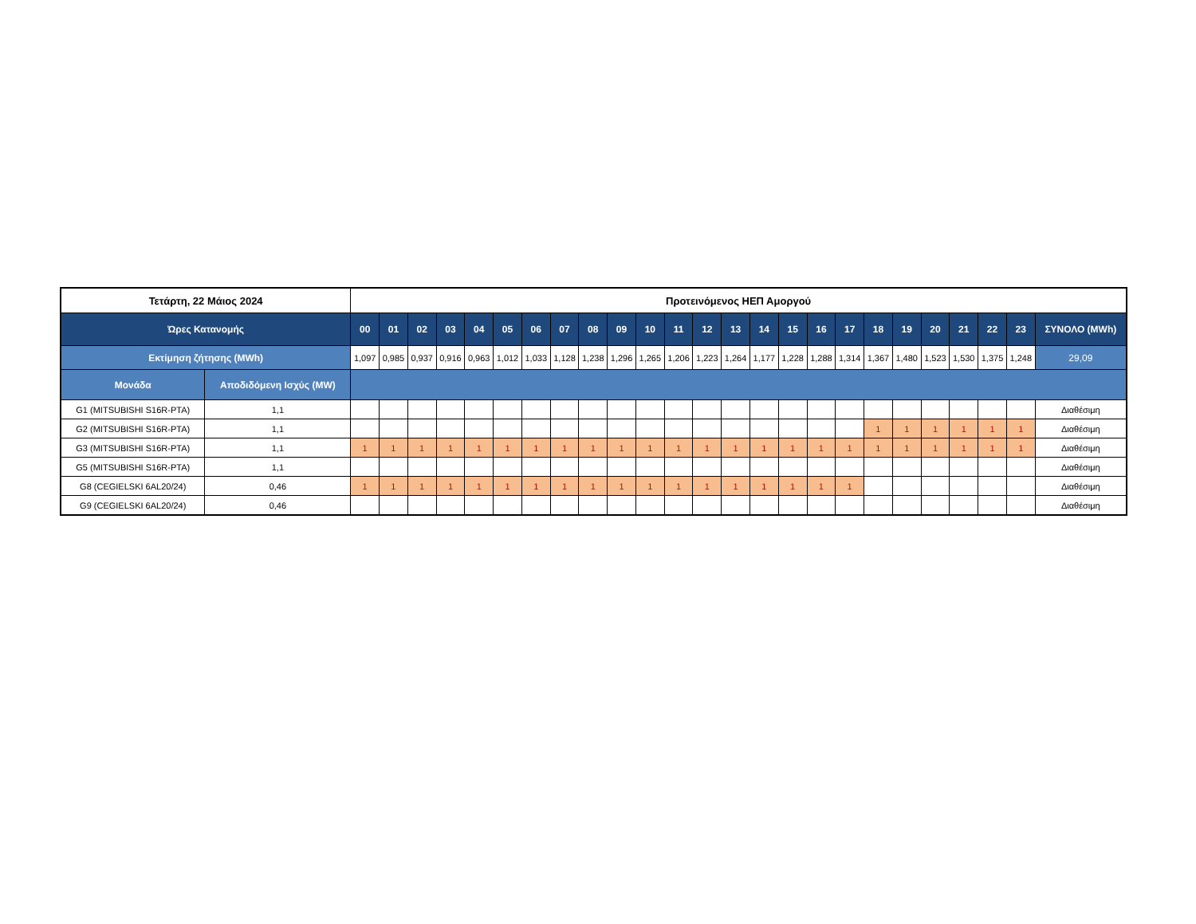| Τετάρτη, 22 Μάιος 2024 | | Προτεινόμενος ΗΕΠ Αμοργού | | | | | | | | | | | | | | | | | | | | | | | | |
| --- | --- | --- | --- | --- | --- | --- | --- | --- | --- | --- | --- | --- | --- | --- | --- | --- | --- | --- | --- | --- | --- | --- | --- | --- | --- | --- |
| Ώρες Κατανομής | | 00 | 01 | 02 | 03 | 04 | 05 | 06 | 07 | 08 | 09 | 10 | 11 | 12 | 13 | 14 | 15 | 16 | 17 | 18 | 19 | 20 | 21 | 22 | 23 | ΣΥΝΟΛΟ (MWh) |
| Εκτίμηση ζήτησης (MWh) | | 1,097 | 0,985 | 0,937 | 0,916 | 0,963 | 1,012 | 1,033 | 1,128 | 1,238 | 1,296 | 1,265 | 1,206 | 1,223 | 1,264 | 1,177 | 1,228 | 1,288 | 1,314 | 1,367 | 1,480 | 1,523 | 1,530 | 1,375 | 1,248 | 29,09 |
| Μονάδα | Αποδιδόμενη Ισχύς (MW) | | | | | | | | | | | | | | | | | | | | | | | | | |
| G1 (MITSUBISHI S16R-PTA) | 1,1 | | | | | | | | | | | | | | | | | | | | | | | | | Διαθέσιμη |
| G2 (MITSUBISHI S16R-PTA) | 1,1 | | | | | | | | | | | | | | | | | | | 1 | 1 | 1 | 1 | 1 | 1 | Διαθέσιμη |
| G3 (MITSUBISHI S16R-PTA) | 1,1 | 1 | 1 | 1 | 1 | 1 | 1 | 1 | 1 | 1 | 1 | 1 | 1 | 1 | 1 | 1 | 1 | 1 | 1 | 1 | 1 | 1 | 1 | 1 | 1 | Διαθέσιμη |
| G5 (MITSUBISHI S16R-PTA) | 1,1 | | | | | | | | | | | | | | | | | | | | | | | | | Διαθέσιμη |
| G8 (CEGIELSKI 6AL20/24) | 0,46 | 1 | 1 | 1 | 1 | 1 | 1 | 1 | 1 | 1 | 1 | 1 | 1 | 1 | 1 | 1 | 1 | 1 | 1 | | | | | | | Διαθέσιμη |
| G9 (CEGIELSKI 6AL20/24) | 0,46 | | | | | | | | | | | | | | | | | | | | | | | | | Διαθέσιμη |